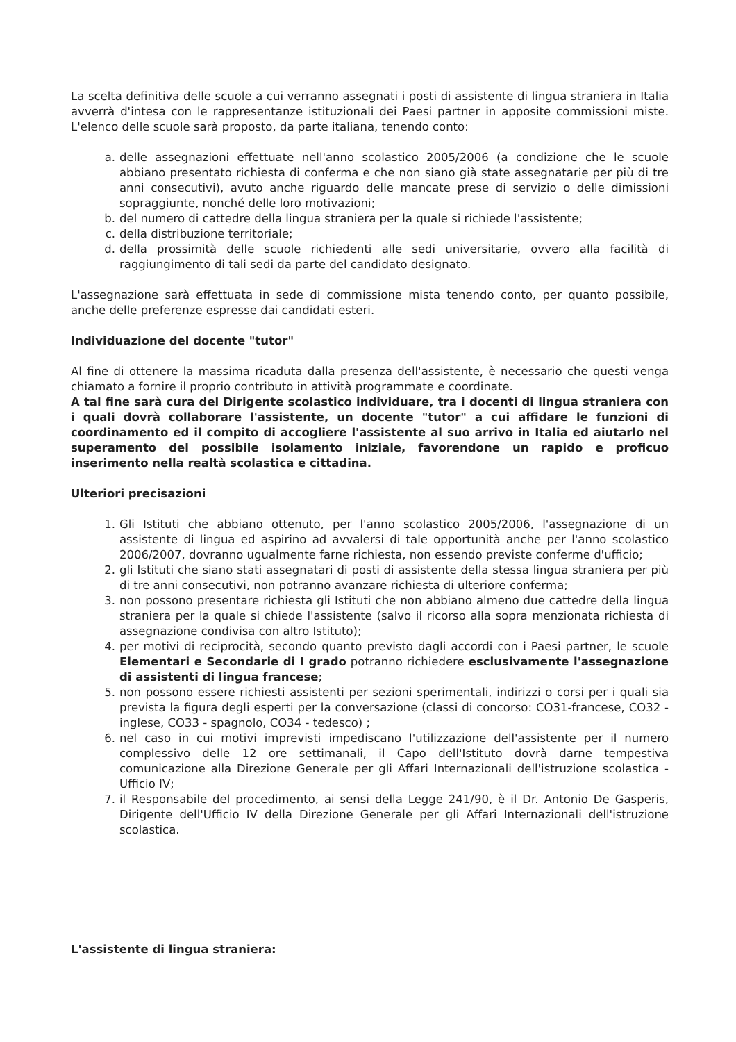La scelta definitiva delle scuole a cui verranno assegnati i posti di assistente di lingua straniera in Italia avverrà d'intesa con le rappresentanze istituzionali dei Paesi partner in apposite commissioni miste. L'elenco delle scuole sarà proposto, da parte italiana, tenendo conto:
a. delle assegnazioni effettuate nell'anno scolastico 2005/2006 (a condizione che le scuole abbiano presentato richiesta di conferma e che non siano già state assegnatarie per più di tre anni consecutivi), avuto anche riguardo delle mancate prese di servizio o delle dimissioni sopraggiunte, nonché delle loro motivazioni;
b. del numero di cattedre della lingua straniera per la quale si richiede l'assistente;
c. della distribuzione territoriale;
d. della prossimità delle scuole richiedenti alle sedi universitarie, ovvero alla facilità di raggiungimento di tali sedi da parte del candidato designato.
L'assegnazione sarà effettuata in sede di commissione mista tenendo conto, per quanto possibile, anche delle preferenze espresse dai candidati esteri.
Individuazione del docente "tutor"
Al fine di ottenere la massima ricaduta dalla presenza dell'assistente, è necessario che questi venga chiamato a fornire il proprio contributo in attività programmate e coordinate.
A tal fine sarà cura del Dirigente scolastico individuare, tra i docenti di lingua straniera con i quali dovrà collaborare l'assistente, un docente "tutor" a cui affidare le funzioni di coordinamento ed il compito di accogliere l'assistente al suo arrivo in Italia ed aiutarlo nel superamento del possibile isolamento iniziale, favorendone un rapido e proficuo inserimento nella realtà scolastica e cittadina.
Ulteriori precisazioni
1. Gli Istituti che abbiano ottenuto, per l'anno scolastico 2005/2006, l'assegnazione di un assistente di lingua ed aspirino ad avvalersi di tale opportunità anche per l'anno scolastico 2006/2007, dovranno ugualmente farne richiesta, non essendo previste conferme d'ufficio;
2. gli Istituti che siano stati assegnatari di posti di assistente della stessa lingua straniera per più di tre anni consecutivi, non potranno avanzare richiesta di ulteriore conferma;
3. non possono presentare richiesta gli Istituti che non abbiano almeno due cattedre della lingua straniera per la quale si chiede l'assistente (salvo il ricorso alla sopra menzionata richiesta di assegnazione condivisa con altro Istituto);
4. per motivi di reciprocità, secondo quanto previsto dagli accordi con i Paesi partner, le scuole Elementari e Secondarie di I grado potranno richiedere esclusivamente l'assegnazione di assistenti di lingua francese;
5. non possono essere richiesti assistenti per sezioni sperimentali, indirizzi o corsi per i quali sia prevista la figura degli esperti per la conversazione (classi di concorso: CO31-francese, CO32 - inglese, CO33 - spagnolo, CO34 - tedesco) ;
6. nel caso in cui motivi imprevisti impediscano l'utilizzazione dell'assistente per il numero complessivo delle 12 ore settimanali, il Capo dell'Istituto dovrà darne tempestiva comunicazione alla Direzione Generale per gli Affari Internazionali dell'istruzione scolastica - Ufficio IV;
7. il Responsabile del procedimento, ai sensi della Legge 241/90, è il Dr. Antonio De Gasperis, Dirigente dell'Ufficio IV della Direzione Generale per gli Affari Internazionali dell'istruzione scolastica.
L'assistente di lingua straniera: